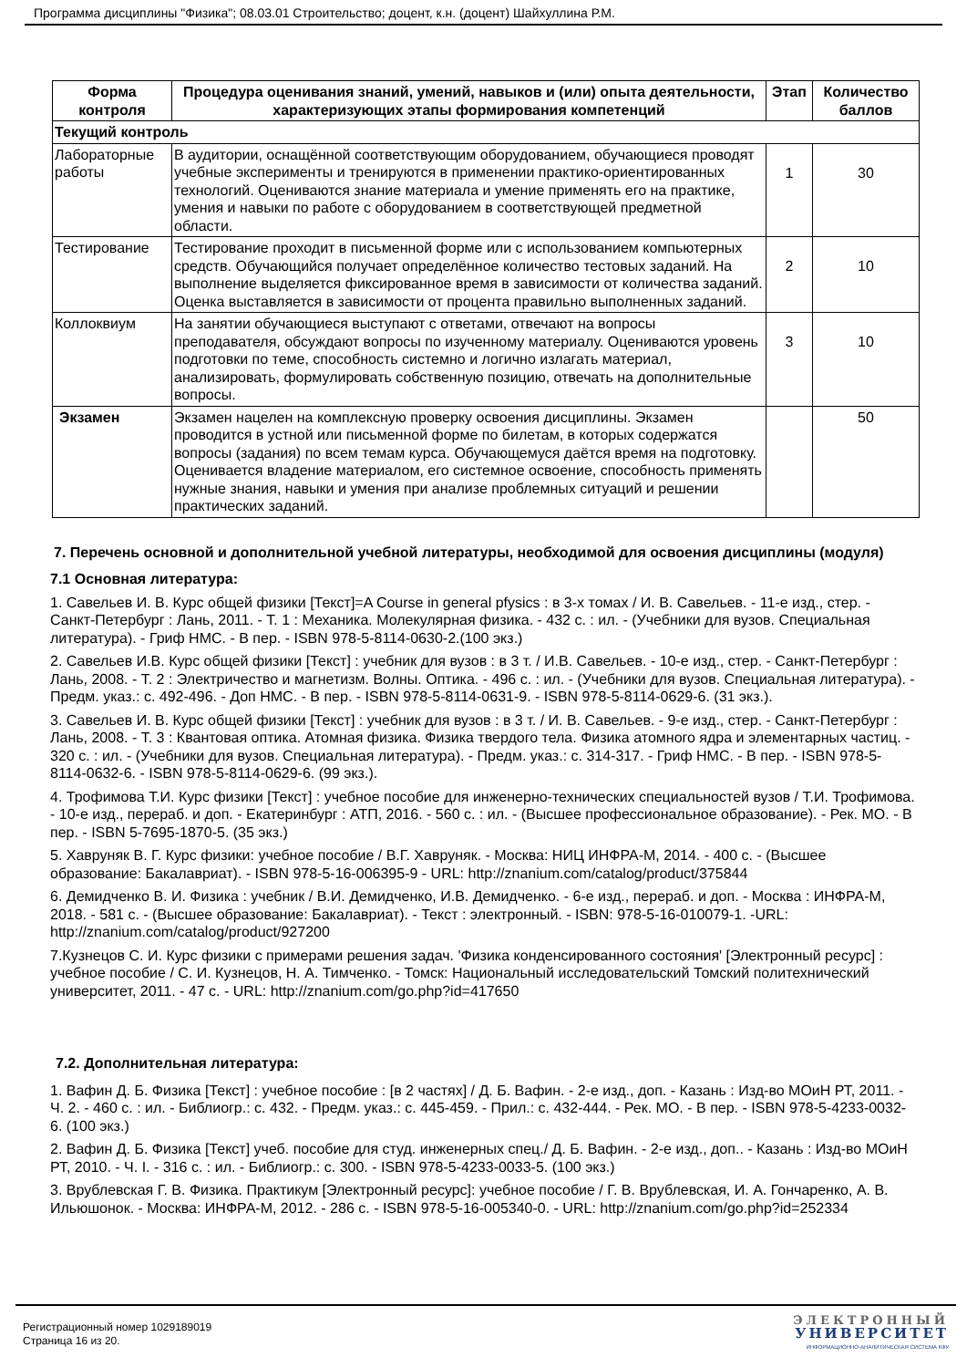Программа дисциплины "Физика"; 08.03.01 Строительство; доцент, к.н. (доцент) Шайхуллина Р.М.
| Форма контроля | Процедура оценивания знаний, умений, навыков и (или) опыта деятельности, характеризующих этапы формирования компетенций | Этап | Количество баллов |
| --- | --- | --- | --- |
| Текущий контроль | | | |
| Лабораторные работы | В аудитории, оснащённой соответствующим оборудованием, обучающиеся проводят учебные эксперименты и тренируются в применении практико-ориентированных технологий. Оцениваются знание материала и умение применять его на практике, умения и навыки по работе с оборудованием в соответствующей предметной области. | 1 | 30 |
| Тестирование | Тестирование проходит в письменной форме или с использованием компьютерных средств. Обучающийся получает определённое количество тестовых заданий. На выполнение выделяется фиксированное время в зависимости от количества заданий. Оценка выставляется в зависимости от процента правильно выполненных заданий. | 2 | 10 |
| Коллоквиум | На занятии обучающиеся выступают с ответами, отвечают на вопросы преподавателя, обсуждают вопросы по изученному материалу. Оцениваются уровень подготовки по теме, способность системно и логично излагать материал, анализировать, формулировать собственную позицию, отвечать на дополнительные вопросы. | 3 | 10 |
| Экзамен | Экзамен нацелен на комплексную проверку освоения дисциплины. Экзамен проводится в устной или письменной форме по билетам, в которых содержатся вопросы (задания) по всем темам курса. Обучающемуся даётся время на подготовку. Оценивается владение материалом, его системное освоение, способность применять нужные знания, навыки и умения при анализе проблемных ситуаций и решении практических заданий. | | 50 |
7. Перечень основной и дополнительной учебной литературы, необходимой для освоения дисциплины (модуля)
7.1 Основная литература:
1. Савельев И. В. Курс общей физики [Текст]=A Course in general pfysics : в 3-х томах / И. В. Савельев. - 11-е изд., стер. - Санкт-Петербург : Лань, 2011. - Т. 1 : Механика. Молекулярная физика. - 432 с. : ил. - (Учебники для вузов. Специальная литература). - Гриф НМС. - В пер. - ISBN 978-5-8114-0630-2.(100 экз.)
2. Савельев И.В. Курс общей физики [Текст] : учебник для вузов : в 3 т. / И.В. Савельев. - 10-е изд., стер. - Санкт-Петербург : Лань, 2008. - Т. 2 : Электричество и магнетизм. Волны. Оптика. - 496 с. : ил. - (Учебники для вузов. Специальная литература). - Предм. указ.: с. 492-496. - Доп НМС. - В пер. - ISBN 978-5-8114-0631-9. - ISBN 978-5-8114-0629-6. (31 экз.).
3. Савельев И. В. Курс общей физики [Текст] : учебник для вузов : в 3 т. / И. В. Савельев. - 9-е изд., стер. - Санкт-Петербург : Лань, 2008. - Т. 3 : Квантовая оптика. Атомная физика. Физика твердого тела. Физика атомного ядра и элементарных частиц. - 320 с. : ил. - (Учебники для вузов. Специальная литература). - Предм. указ.: с. 314-317. - Гриф НМС. - В пер. - ISBN 978-5-8114-0632-6. - ISBN 978-5-8114-0629-6. (99 экз.).
4. Трофимова Т.И. Курс физики [Текст] : учебное пособие для инженерно-технических специальностей вузов / Т.И. Трофимова. - 10-е изд., перераб. и доп. - Екатеринбург : АТП, 2016. - 560 с. : ил. - (Высшее профессиональное образование). - Рек. МО. - В пер. - ISBN 5-7695-1870-5. (35 экз.)
5. Хавруняк В. Г. Курс физики: учебное пособие / В.Г. Хавруняк. - Москва: НИЦ ИНФРА-М, 2014. - 400 с. - (Высшее образование: Бакалавриат). - ISBN 978-5-16-006395-9 - URL: http://znanium.com/catalog/product/375844
6. Демидченко В. И. Физика : учебник / В.И. Демидченко, И.В. Демидченко. - 6-е изд., перераб. и доп. - Москва : ИНФРА-М, 2018. - 581 с. - (Высшее образование: Бакалавриат). - Текст : электронный. - ISBN: 978-5-16-010079-1. -URL: http://znanium.com/catalog/product/927200
7.Кузнецов С. И. Курс физики с примерами решения задач. 'Физика конденсированного состояния' [Электронный ресурс] : учебное пособие / С. И. Кузнецов, Н. А. Тимченко. - Томск: Национальный исследовательский Томский политехнический университет, 2011. - 47 с. - URL: http://znanium.com/go.php?id=417650
7.2. Дополнительная литература:
1. Вафин Д. Б. Физика [Текст] : учебное пособие : [в 2 частях] / Д. Б. Вафин. - 2-е изд., доп. - Казань : Изд-во МОиН РТ, 2011. - Ч. 2. - 460 с. : ил. - Библиогр.: с. 432. - Предм. указ.: с. 445-459. - Прил.: с. 432-444. - Рек. МО. - В пер. - ISBN 978-5-4233-0032-6. (100 экз.)
2. Вафин Д. Б. Физика [Текст] учеб. пособие для студ. инженерных спец./ Д. Б. Вафин. - 2-е изд., доп.. - Казань : Изд-во МОиН РТ, 2010. - Ч. I. - 316 с. : ил. - Библиогр.: с. 300. - ISBN 978-5-4233-0033-5. (100 экз.)
3. Врублевская Г. В. Физика. Практикум [Электронный ресурс]: учебное пособие / Г. В. Врублевская, И. А. Гончаренко, А. В. Ильюшонок. - Москва: ИНФРА-М, 2012. - 286 с. - ISBN 978-5-16-005340-0. - URL: http://znanium.com/go.php?id=252334
Регистрационный номер 1029189019
Страница 16 из 20.
ЭЛЕКТРОННЫЙ
УНИВЕРСИТЕТ
ИНФОРМАЦИОННО-АНАЛИТИЧЕСКАЯ СИСТЕМА КФУ